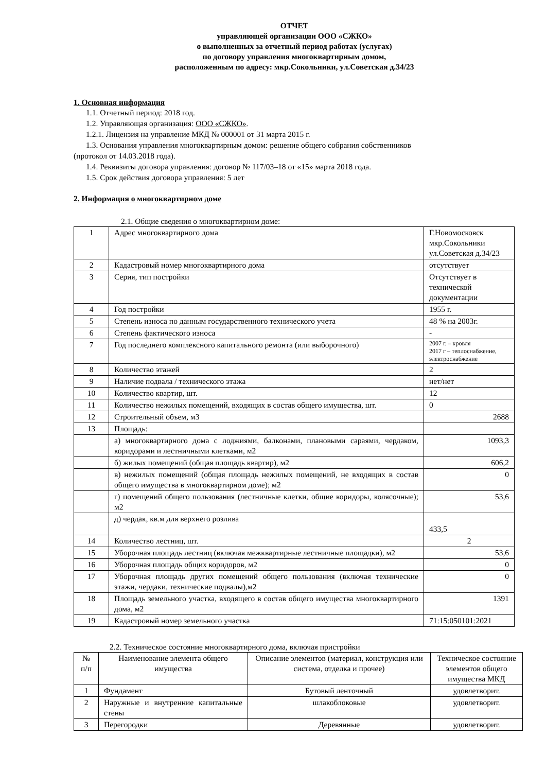ОТЧЕТ
управляющей организации ООО «СЖКО»
о выполненных за отчетный период работах (услугах)
по договору управления многоквартирным домом,
расположенным по адресу: мкр.Сокольники, ул.Советская д.34/23
1. Основная информация
1.1. Отчетный период: 2018 год.
1.2. Управляющая организация: ООО «СЖКО».
1.2.1. Лицензия на управление МКД № 000001 от 31 марта 2015 г.
1.3. Основания управления многоквартирным домом: решение общего собрания собственников
(протокол от 14.03.2018 года).
1.4. Реквизиты договора управления: договор № 117/03–18 от «15» марта 2018 года.
1.5. Срок действия договора управления: 5 лет
2. Информация о многоквартирном доме
2.1. Общие сведения о многоквартирном доме:
| 1 | Адрес многоквартирного дома | Г.Новомосковск мкр.Сокольники ул.Советская д.34/23 |
| 2 | Кадастровый номер многоквартирного дома | отсутствует |
| 3 | Серия, тип постройки | Отсутствует в технической документации |
| 4 | Год постройки | 1955 г. |
| 5 | Степень износа по данным государственного технического учета | 48 % на 2003г. |
| 6 | Степень фактического износа | - |
| 7 | Год последнего комплексного капитального ремонта (или выборочного) | 2007 г. – кровля 2017 г – теплоснабжение, электроснабжение |
| 8 | Количество этажей | 2 |
| 9 | Наличие подвала / технического этажа | нет/нет |
| 10 | Количество квартир, шт. | 12 |
| 11 | Количество нежилых помещений, входящих в состав общего имущества, шт. | 0 |
| 12 | Строительный объем, м3 | 2688 |
| 13 | Площадь: | |
| | а) многоквартирного дома с лоджиями, балконами, плановыми сараями, чердаком, коридорами и лестничными клетками, м2 | 1093,3 |
| | б) жилых помещений (общая площадь квартир), м2 | 606,2 |
| | в) нежилых помещений (общая площадь нежилых помещений, не входящих в состав общего имущества в многоквартирном доме); м2 | 0 |
| | г) помещений общего пользования (лестничные клетки, общие коридоры, колясочные); м2 | 53,6 |
| | д) чердак, кв.м для верхнего розлива | 433,5 |
| 14 | Количество лестниц, шт. | 2 |
| 15 | Уборочная площадь лестниц (включая межквартирные лестничные площадки), м2 | 53,6 |
| 16 | Уборочная площадь общих коридоров, м2 | 0 |
| 17 | Уборочная площадь других помещений общего пользования (включая технические этажи, чердаки, технические подвалы),м2 | 0 |
| 18 | Площадь земельного участка, входящего в состав общего имущества многоквартирного дома, м2 | 1391 |
| 19 | Кадастровый номер земельного участка | 71:15:050101:2021 |
2.2. Техническое состояние многоквартирного дома, включая пристройки
| № п/п | Наименование элемента общего имущества | Описание элементов (материал, конструкция или система, отделка и прочее) | Техническое состояние элементов общего имущества МКД |
| --- | --- | --- | --- |
| 1 | Фундамент | Бутовый ленточный | удовлетворит. |
| 2 | Наружные и внутренние капитальные стены | шлакоблоковые | удовлетворит. |
| 3 | Перегородки | Деревянные | удовлетворит. |